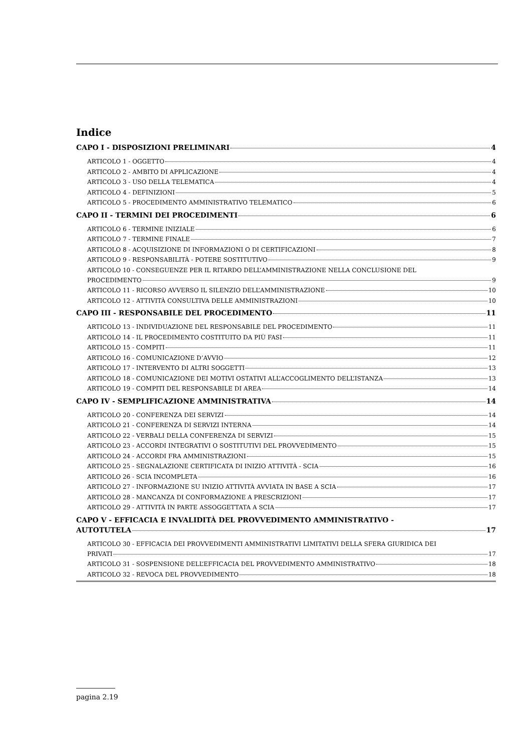Indice
CAPO I - DISPOSIZIONI PRELIMINARI 4
ARTICOLO 1 - OGGETTO 4
ARTICOLO 2 - AMBITO DI APPLICAZIONE 4
ARTICOLO 3 - USO DELLA TELEMATICA 4
ARTICOLO 4 - DEFINIZIONI 5
ARTICOLO 5 - PROCEDIMENTO AMMINISTRATIVO TELEMATICO 6
CAPO II - TERMINI DEI PROCEDIMENTI 6
ARTICOLO 6 - TERMINE INIZIALE 6
ARTICOLO 7 - TERMINE FINALE 7
ARTICOLO 8 - ACQUISIZIONE DI INFORMAZIONI O DI CERTIFICAZIONI 8
ARTICOLO 9 - RESPONSABILITÀ - POTERE SOSTITUTIVO 9
ARTICOLO 10 - CONSEGUENZE PER IL RITARDO DELL’AMMINISTRAZIONE NELLA CONCLUSIONE DEL
PROCEDIMENTO 9
ARTICOLO 11 - RICORSO AVVERSO IL SILENZIO DELL’AMMINISTRAZIONE 10
ARTICOLO 12 - ATTIVITÀ CONSULTIVA DELLE AMMINISTRAZIONI 10
CAPO III - RESPONSABILE DEL PROCEDIMENTO 11
ARTICOLO 13 - INDIVIDUAZIONE DEL RESPONSABILE DEL PROCEDIMENTO 11
ARTICOLO 14 - IL PROCEDIMENTO COSTITUITO DA PIÙ FASI 11
ARTICOLO 15 - COMPITI 11
ARTICOLO 16 - COMUNICAZIONE D’AVVIO 12
ARTICOLO 17 - INTERVENTO DI ALTRI SOGGETTI 13
ARTICOLO 18 - COMUNICAZIONE DEI MOTIVI OSTATIVI ALL’ACCOGLIMENTO DELL’ISTANZA 13
ARTICOLO 19 - COMPITI DEL RESPONSABILE DI AREA 14
CAPO IV - SEMPLIFICAZIONE AMMINISTRATIVA 14
ARTICOLO 20 - CONFERENZA DEI SERVIZI 14
ARTICOLO 21 - CONFERENZA DI SERVIZI INTERNA 14
ARTICOLO 22 - VERBALI DELLA CONFERENZA DI SERVIZI 15
ARTICOLO 23 - ACCORDI INTEGRATIVI O SOSTITUTIVI DEL PROVVEDIMENTO 15
ARTICOLO 24 - ACCORDI FRA AMMINISTRAZIONI 15
ARTICOLO 25 - SEGNALAZIONE CERTIFICATA DI INIZIO ATTIVITÀ - SCIA 16
ARTICOLO 26 - SCIA INCOMPLETA 16
ARTICOLO 27 - INFORMAZIONE SU INIZIO ATTIVITÀ AVVIATA IN BASE A SCIA 17
ARTICOLO 28 - MANCANZA DI CONFORMAZIONE A PRESCRIZIONI 17
ARTICOLO 29 - ATTIVITÀ IN PARTE ASSOGGETTATA A SCIA 17
CAPO V - EFFICACIA E INVALIDITÀ DEL PROVVEDIMENTO AMMINISTRATIVO -
AUTOTUTELA 17
ARTICOLO 30 - EFFICACIA DEI PROVVEDIMENTI AMMINISTRATIVI LIMITATIVI DELLA SFERA GIURIDICA DEI
PRIVATI 17
ARTICOLO 31 - SOSPENSIONE DELL’EFFICACIA DEL PROVVEDIMENTO AMMINISTRATIVO 18
ARTICOLO 32 - REVOCA DEL PROVVEDIMENTO 18
pagina 2.19